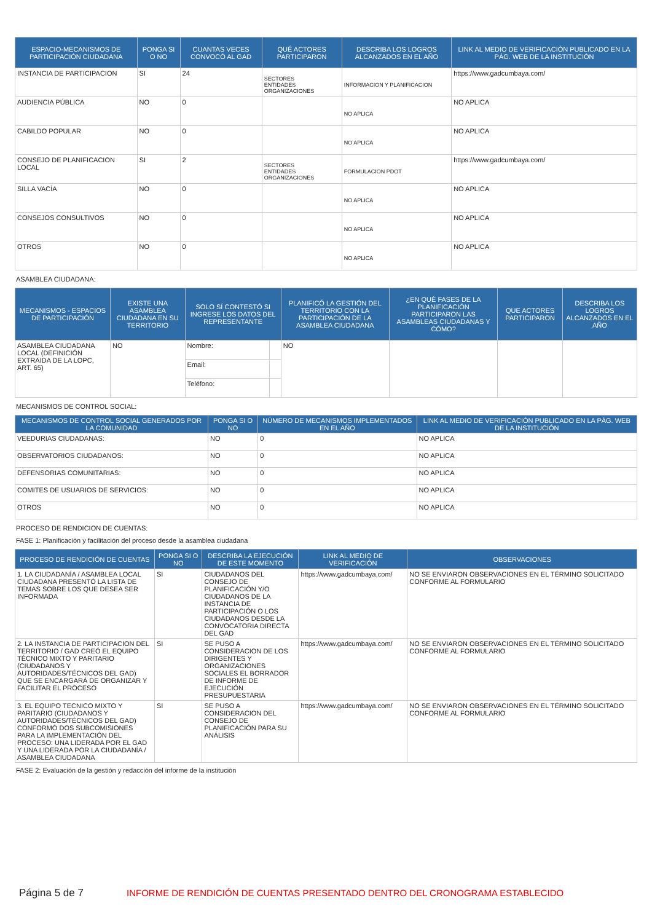| ESPACIO-MECANISMOS DE PARTICIPACIÓN CIUDADANA | PONGA SI O NO | CUANTAS VECES CONVOCÓ AL GAD | QUÉ ACTORES PARTICIPARON | DESCRIBA LOS LOGROS ALCANZADOS EN EL AÑO | LINK AL MEDIO DE VERIFICACIÓN PUBLICADO EN LA PÁG. WEB DE LA INSTITUCIÓN |
| --- | --- | --- | --- | --- | --- |
| INSTANCIA DE PARTICIPACION | SI | 24 | SECTORES ENTIDADES ORGANIZACIONES | INFORMACION Y PLANIFICACION | https://www.gadcumbaya.com/ |
| AUDIENCIA PÚBLICA | NO | 0 | | NO APLICA | NO APLICA |
| CABILDO POPULAR | NO | 0 | | NO APLICA | NO APLICA |
| CONSEJO DE PLANIFICACION LOCAL | SI | 2 | SECTORES ENTIDADES ORGANIZACIONES | FORMULACION PDOT | https://www.gadcumbaya.com/ |
| SILLA VACÍA | NO | 0 | | NO APLICA | NO APLICA |
| CONSEJOS CONSULTIVOS | NO | 0 | | NO APLICA | NO APLICA |
| OTROS | NO | 0 | | NO APLICA | NO APLICA |
ASAMBLEA CIUDADANA:
| MECANISMOS - ESPACIOS DE PARTICIPACIÓN | EXISTE UNA ASAMBLEA CIUDADANA EN SU TERRITORIO | SOLO SÍ CONTESTÓ SI INGRESE LOS DATOS DEL REPRESENTANTE | | PLANIFICÓ LA GESTIÓN DEL TERRITORIO CON LA PARTICIPACIÓN DE LA ASAMBLEA CIUDADANA | ¿EN QUÉ FASES DE LA PLANIFICACIÓN PARTICIPARON LAS ASAMBLEAS CIUDADANAS Y CÓMO? | QUE ACTORES PARTICIPARON | DESCRIBA LOS LOGROS ALCANZADOS EN EL AÑO |
| --- | --- | --- | --- | --- | --- | --- | --- |
| ASAMBLEA CIUDADANA LOCAL (DEFINICIÓN EXTRAIDA DE LA LOPC, ART. 65) | NO | Nombre: | | NO | | | |
| | | Email: | | | | | |
| | | Teléfono: | | | | | |
MECANISMOS DE CONTROL SOCIAL:
| MECANISMOS DE CONTROL SOCIAL GENERADOS POR LA COMUNIDAD | PONGA SI O NO | NÚMERO DE MECANISMOS IMPLEMENTADOS EN EL AÑO | LINK AL MEDIO DE VERIFICACIÓN PUBLICADO EN LA PÁG. WEB DE LA INSTITUCIÓN |
| --- | --- | --- | --- |
| VEEDURIAS CIUDADANAS: | NO | 0 | NO APLICA |
| OBSERVATORIOS CIUDADANOS: | NO | 0 | NO APLICA |
| DEFENSORIAS COMUNITARIAS: | NO | 0 | NO APLICA |
| COMITES DE USUARIOS DE SERVICIOS: | NO | 0 | NO APLICA |
| OTROS | NO | 0 | NO APLICA |
PROCESO DE RENDICION DE CUENTAS:
FASE 1: Planificación y facilitación del proceso desde la asamblea ciudadana
| PROCESO DE RENDICIÓN DE CUENTAS | PONGA SI O NO | DESCRIBA LA EJECUCIÓN DE ESTE MOMENTO | LINK AL MEDIO DE VERIFICACIÓN | OBSERVACIONES |
| --- | --- | --- | --- | --- |
| 1. LA CIUDADANÍA / ASAMBLEA LOCAL CIUDADANA PRESENTÓ LA LISTA DE TEMAS SOBRE LOS QUE DESEA SER INFORMADA | SI | CIUDADANOS DEL CONSEJO DE PLANIFICACIÓN Y/O CIUDADANOS DE LA INSTANCIA DE PARTICIPACIÓN O LOS CIUDADANOS DESDE LA CONVOCATORIA DIRECTA DEL GAD | https://www.gadcumbaya.com/ | NO SE ENVIARON OBSERVACIONES EN EL TÉRMINO SOLICITADO CONFORME AL FORMULARIO |
| 2. LA INSTANCIA DE PARTICIPACION DEL TERRITORIO / GAD CREÓ EL EQUIPO TÉCNICO MIXTO Y PARITARIO (CIUDADANOS Y AUTORIDADES/TÉCNICOS DEL GAD) QUE SE ENCARGARÁ DE ORGANIZAR Y FACILITAR EL PROCESO | SI | SE PUSO A CONSIDERACION DE LOS DIRIGENTES Y ORGANIZACIONES SOCIALES EL BORRADOR DE INFORME DE EJECUCIÓN PRESUPUESTARIA | https://www.gadcumbaya.com/ | NO SE ENVIARON OBSERVACIONES EN EL TÉRMINO SOLICITADO CONFORME AL FORMULARIO |
| 3. EL EQUIPO TECNICO MIXTO Y PARITARIO (CIUDADANOS Y AUTORIDADES/TÉCNICOS DEL GAD) CONFORMÓ DOS SUBCOMISIONES PARA LA IMPLEMENTACIÓN DEL PROCESO: UNA LIDERADA POR EL GAD Y UNA LIDERADA POR LA CIUDADANÍA / ASAMBLEA CIUDADANA | SI | SE PUSO A CONSIDERACION DEL CONSEJO DE PLANIFICACIÓN PARA SU ANÁLISIS | https://www.gadcumbaya.com/ | NO SE ENVIARON OBSERVACIONES EN EL TÉRMINO SOLICITADO CONFORME AL FORMULARIO |
FASE 2: Evaluación de la gestión y redacción del informe de la institución
Página 5 de 7
INFORME DE RENDICIÓN DE CUENTAS PRESENTADO DENTRO DEL CRONOGRAMA ESTABLECIDO